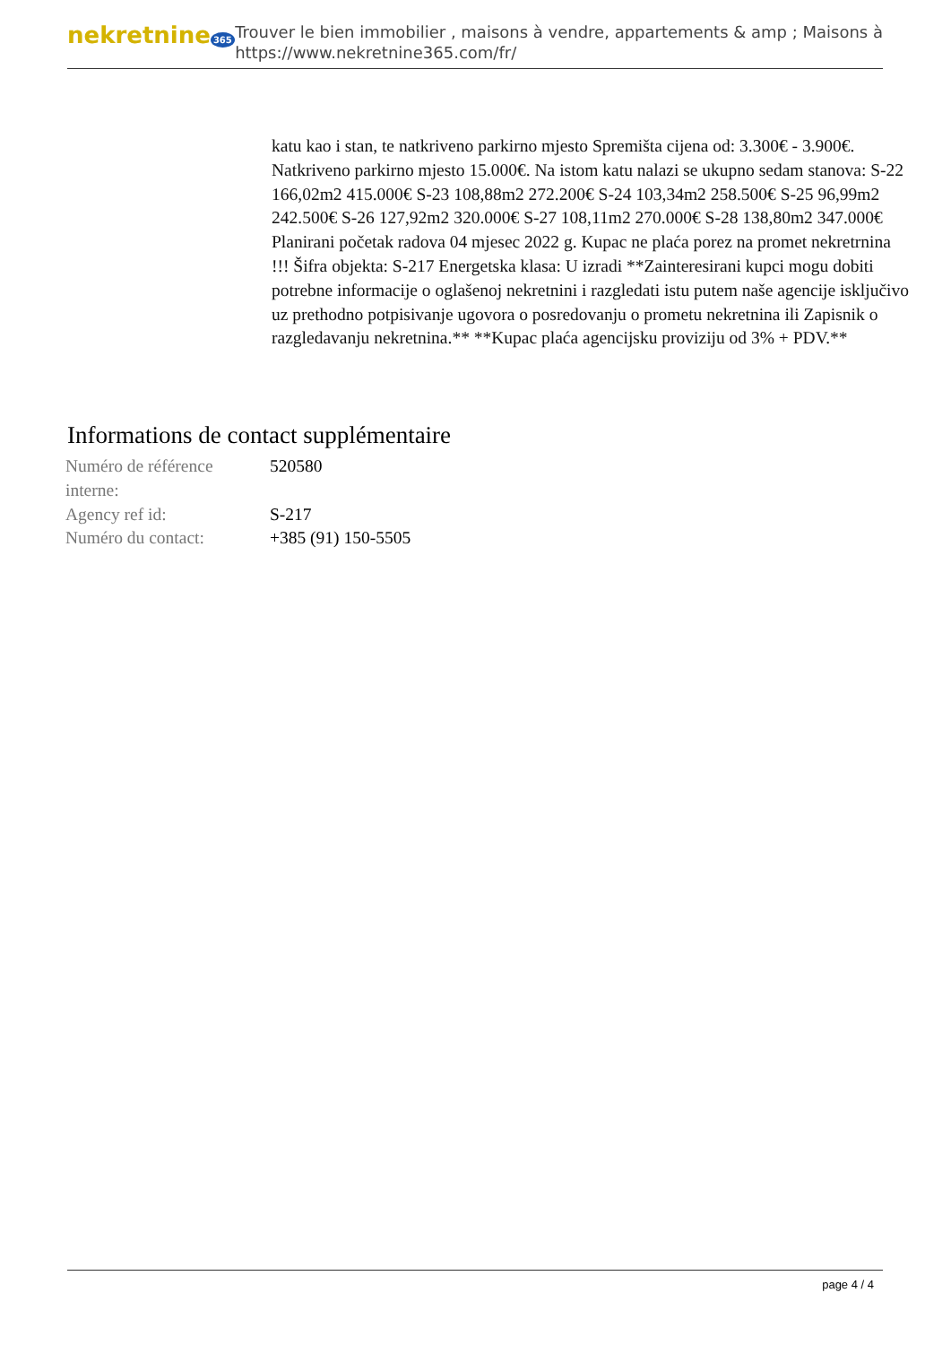nekretnine 365
Trouver le bien immobilier , maisons à vendre, appartements & amp ; Maisons à
https://www.nekretnine365.com/fr/
katu kao i stan, te natkriveno parkirno mjesto Spremišta cijena od: 3.300€ - 3.900€. Natkriveno parkirno mjesto 15.000€. Na istom katu nalazi se ukupno sedam stanova: S-22 166,02m2 415.000€ S-23 108,88m2 272.200€ S-24 103,34m2 258.500€ S-25 96,99m2 242.500€ S-26 127,92m2 320.000€ S-27 108,11m2 270.000€ S-28 138,80m2 347.000€ Planirani početak radova 04 mjesec 2022 g. Kupac ne plaća porez na promet nekretrnina !!! Šifra objekta: S-217 Energetska klasa: U izradi **Zainteresirani kupci mogu dobiti potrebne informacije o oglašenoj nekretnini i razgledati istu putem naše agencije isključivo uz prethodno potpisivanje ugovora o posredovanju o prometu nekretnina ili Zapisnik o razgledavanju nekretnina.** **Kupac plaća agencijsku proviziju od 3% + PDV.**
Informations de contact supplémentaire
| Numéro de référence interne: | 520580 |
| Agency ref id: | S-217 |
| Numéro du contact: | +385 (91) 150-5505 |
page 4 / 4